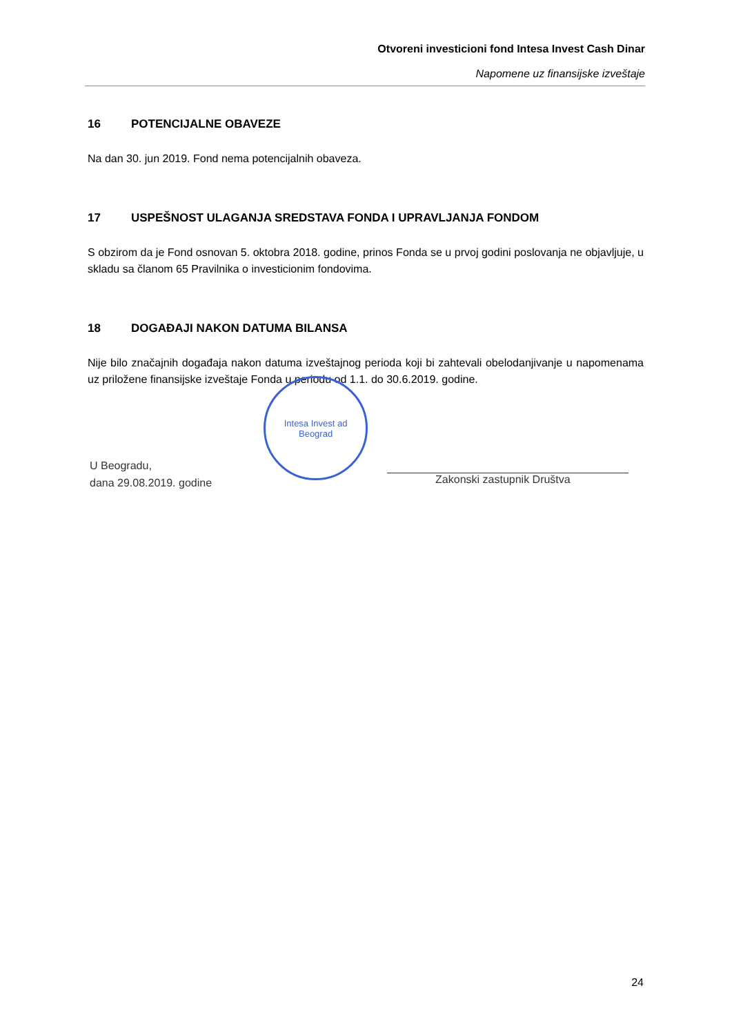Otvoreni investicioni fond Intesa Invest Cash Dinar
Napomene uz finansijske izveštaje
16 POTENCIJALNE OBAVEZE
Na dan 30. jun 2019. Fond nema potencijalnih obaveza.
17 USPEŠNOST ULAGANJA SREDSTAVA FONDA I UPRAVLJANJA FONDOM
S obzirom da je Fond osnovan 5. oktobra 2018. godine, prinos Fonda se u prvoj godini poslovanja ne objavljuje, u skladu sa članom 65 Pravilnika o investicionim fondovima.
18 DOGAĐAJI NAKON DATUMA BILANSA
Nije bilo značajnih događaja nakon datuma izveštajnog perioda koji bi zahtevali obelodanjivanje u napomenama uz priložene finansijske izveštaje Fonda u periodu od 1.1. do 30.6.2019. godine.
U Beogradu,
dana 29.08.2019. godine
Intesa Invest ad
Beograd
Zakonski zastupnik Društva
24